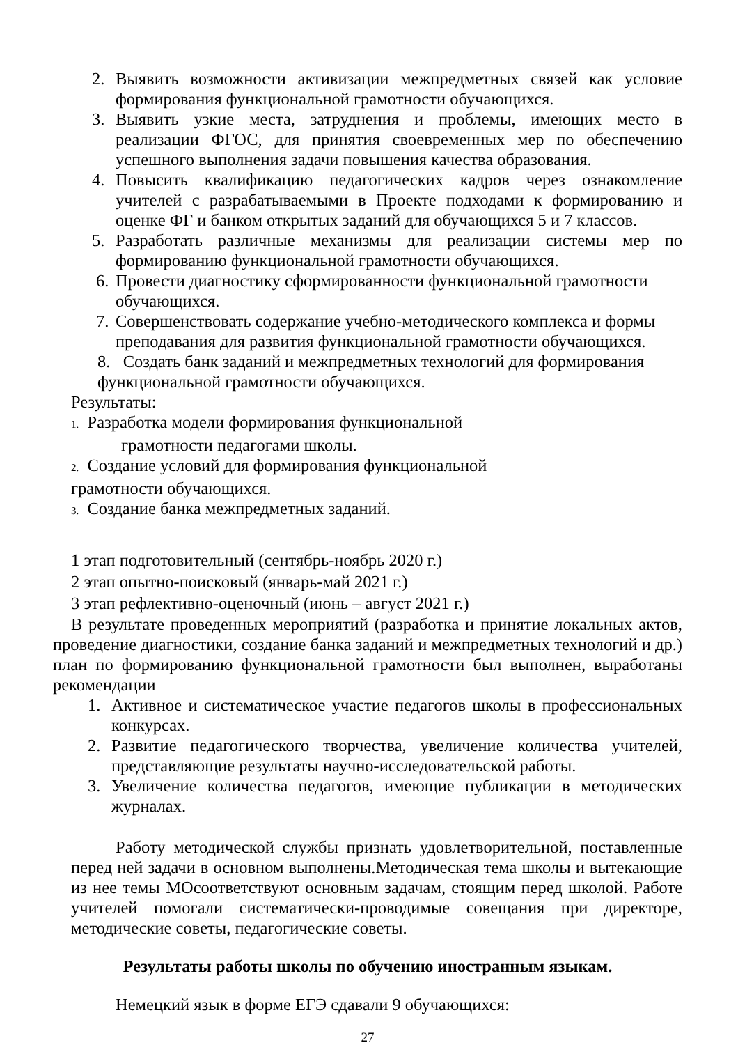2. Выявить возможности активизации межпредметных связей как условие формирования функциональной грамотности обучающихся.
3. Выявить узкие места, затруднения и проблемы, имеющих место в реализации ФГОС, для принятия своевременных мер по обеспечению успешного выполнения задачи повышения качества образования.
4. Повысить квалификацию педагогических кадров через ознакомление учителей с разрабатываемыми в Проекте подходами к формированию и оценке ФГ и банком открытых заданий для обучающихся 5 и 7 классов.
5. Разработать различные механизмы для реализации системы мер по формированию функциональной грамотности обучающихся.
6. Провести диагностику сформированности функциональной грамотности обучающихся.
7. Совершенствовать содержание учебно-методического комплекса и формы преподавания для развития функциональной грамотности обучающихся.
8. Создать банк заданий и межпредметных технологий для формирования функциональной грамотности обучающихся.
Результаты:
1. Разработка модели формирования функциональной
грамотности педагогами школы.
2. Создание условий для формирования функциональной
грамотности обучающихся.
3. Создание банка межпредметных заданий.
1 этап подготовительный (сентябрь-ноябрь 2020 г.)
2 этап опытно-поисковый (январь-май 2021 г.)
3 этап рефлективно-оценочный (июнь – август 2021 г.)
В результате проведенных мероприятий (разработка и принятие локальных актов, проведение диагностики, создание банка заданий и межпредметных технологий и др.) план по формированию функциональной грамотности был выполнен, выработаны рекомендации
1. Активное и систематическое участие педагогов школы в профессиональных конкурсах.
2. Развитие педагогического творчества, увеличение количества учителей, представляющие результаты научно-исследовательской работы.
3. Увеличение количества педагогов, имеющие публикации в методических журналах.
Работу методической службы признать удовлетворительной, поставленные перед ней задачи в основном выполнены.Методическая тема школы и вытекающие из нее темы МОсоответствуют основным задачам, стоящим перед школой. Работе учителей помогали систематически-проводимые совещания при директоре, методические советы, педагогические советы.
Результаты работы школы по обучению иностранным языкам.
Немецкий язык в форме ЕГЭ сдавали 9 обучающихся:
27